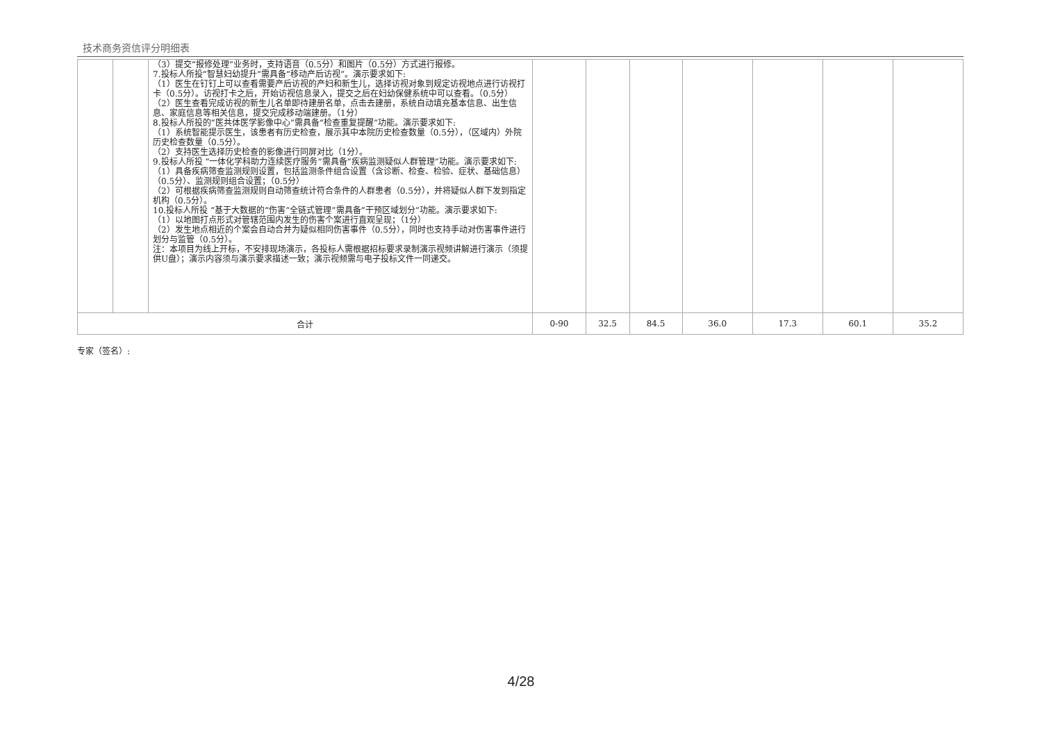技术商务资信评分明细表
| | | （3）提交“报修处理”业务时，支持语音（0.5分）和图片（0.5分）方式进行报修。 7.投标人所投“智慧妇幼提升”需具备“移动产后访视”。演示要求如下: （1）医生在钉钉上可以查看需要产后访视的产妇和新生儿，选择访视对象到规定访视地点进行访视打卡（0.5分）。访视打卡之后，开始访视信息录入，提交之后在妇幼保健系统中可以查看。（0.5分） （2）医生查看完成访视的新生儿名单即待建册名单，点击去建册，系统自动填充基本信息、出生信息、家庭信息等相关信息，提交完成移动端建册。（1分） 8.投标人所投的“医共体医学影像中心”需具备“检查重复提醒”功能。演示要求如下: （1）系统智能提示医生，该患者有历史检查，展示其中本院历史检查数量（0.5分），（区域内）外院历史检查数量（0.5分）。 （2）支持医生选择历史检查的影像进行同屏对比（1分）。 9.投标人所投 “一体化学科助力连续医疗服务”需具备“疾病监测疑似人群管理”功能。演示要求如下: （1）具备疾病筛查监测规则设置，包括监测条件组合设置（含诊断、检查、检验、症状、基础信息）（0.5分）、监测规则组合设置；（0.5分） （2）可根据疾病筛查监测规则自动筛查统计符合条件的人群患者（0.5分），并将疑似人群下发到指定机构（0.5分）。 10.投标人所投 “基于大数据的“伤害”全链式管理”需具备“干预区域划分”功能。演示要求如下: （1）以地图打点形式对管辖范围内发生的伤害个案进行直观呈现；（1分） （2）发生地点相近的个案会自动合并为疑似相同伤害事件（0.5分），同时也支持手动对伤害事件进行划分与监管（0.5分）。 注：本项目为线上开标，不安排现场演示，各投标人需根据招标要求录制演示视频讲解进行演示（须提供U盘）；演示内容须与演示要求描述一致；演示视频需与电子投标文件一同递交。 | | | | | | | |
| 合计 | | | 0-90 | 32.5 | 84.5 | 36.0 | 17.3 | 60.1 | 35.2 |
专家（签名）:
4/28